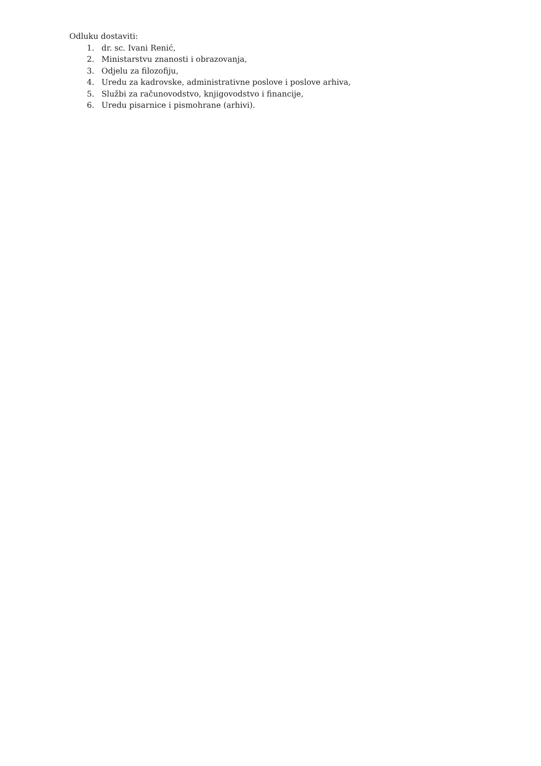Odluku dostaviti:
1. dr. sc. Ivani Renić,
2. Ministarstvu znanosti i obrazovanja,
3. Odjelu za filozofiju,
4. Uredu za kadrovske, administrativne poslove i poslove arhiva,
5. Službi za računovodstvo, knjigovodstvo i financije,
6. Uredu pisarnice i pismohrane (arhivi).